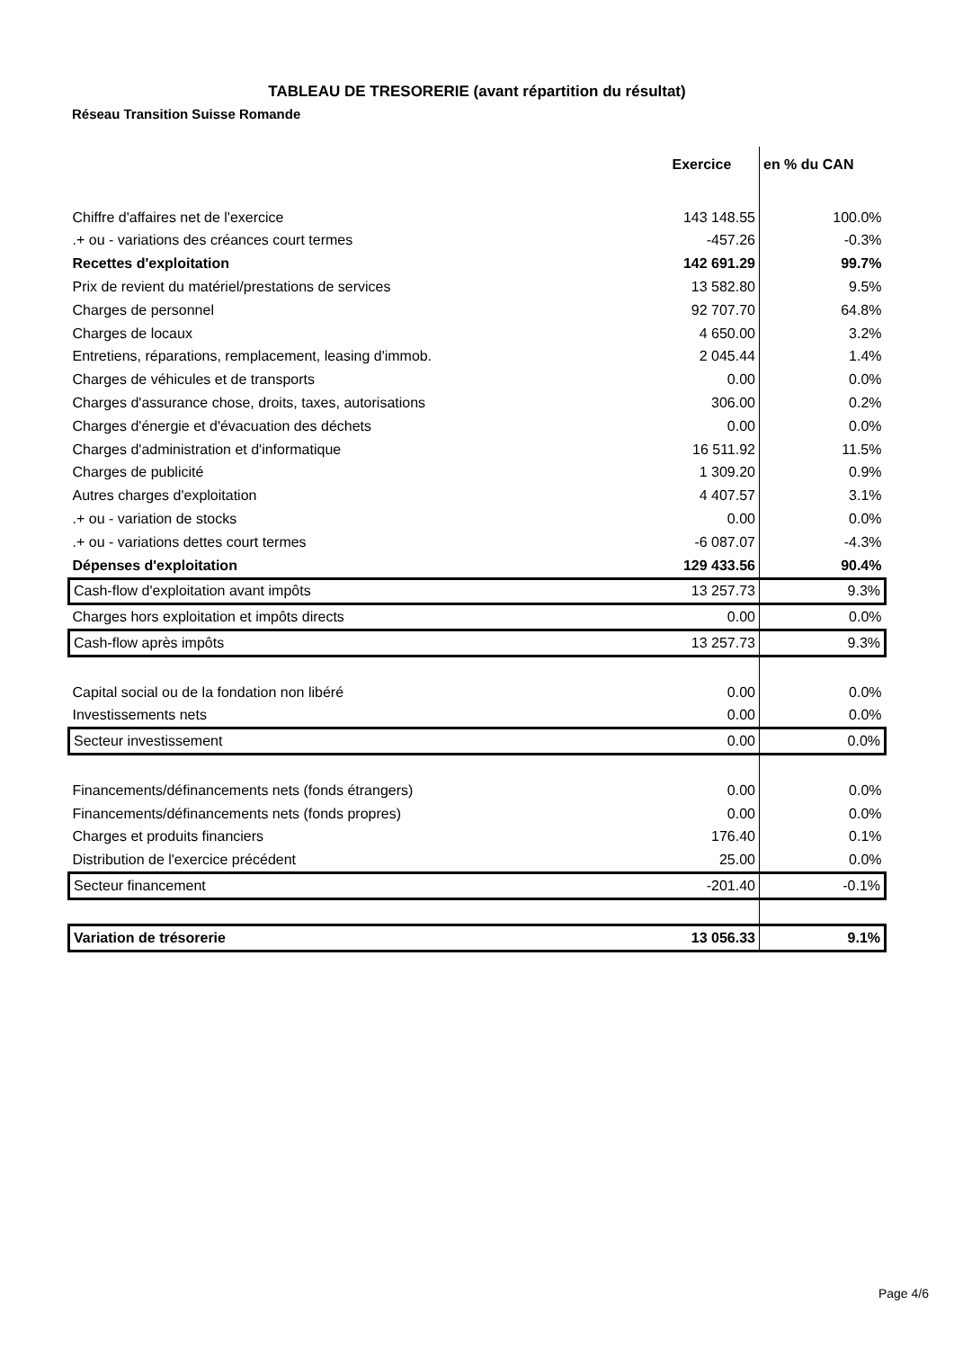TABLEAU DE TRESORERIE (avant répartition du résultat)
Réseau Transition Suisse Romande
| | Exercice | en % du CAN |
| --- | --- | --- |
| Chiffre d'affaires net de l'exercice | 143 148.55 | 100.0% |
| .+ ou - variations des créances court termes | -457.26 | -0.3% |
| Recettes d'exploitation | 142 691.29 | 99.7% |
| Prix de revient du matériel/prestations de services | 13 582.80 | 9.5% |
| Charges de personnel | 92 707.70 | 64.8% |
| Charges de locaux | 4 650.00 | 3.2% |
| Entretiens, réparations, remplacement, leasing d'immob. | 2 045.44 | 1.4% |
| Charges de véhicules et de transports | 0.00 | 0.0% |
| Charges d'assurance chose, droits, taxes, autorisations | 306.00 | 0.2% |
| Charges d'énergie et d'évacuation des déchets | 0.00 | 0.0% |
| Charges d'administration et d'informatique | 16 511.92 | 11.5% |
| Charges de publicité | 1 309.20 | 0.9% |
| Autres charges d'exploitation | 4 407.57 | 3.1% |
| .+ ou - variation de stocks | 0.00 | 0.0% |
| .+ ou - variations dettes court termes | -6 087.07 | -4.3% |
| Dépenses d'exploitation | 129 433.56 | 90.4% |
| Cash-flow d'exploitation avant impôts | 13 257.73 | 9.3% |
| Charges hors exploitation et impôts directs | 0.00 | 0.0% |
| Cash-flow après impôts | 13 257.73 | 9.3% |
| Capital social ou de la fondation non libéré | 0.00 | 0.0% |
| Investissements nets | 0.00 | 0.0% |
| Secteur investissement | 0.00 | 0.0% |
| Financements/définancements nets (fonds étrangers) | 0.00 | 0.0% |
| Financements/définancements nets (fonds propres) | 0.00 | 0.0% |
| Charges et produits financiers | 176.40 | 0.1% |
| Distribution de l'exercice précédent | 25.00 | 0.0% |
| Secteur financement | -201.40 | -0.1% |
| Variation de trésorerie | 13 056.33 | 9.1% |
Page 4/6